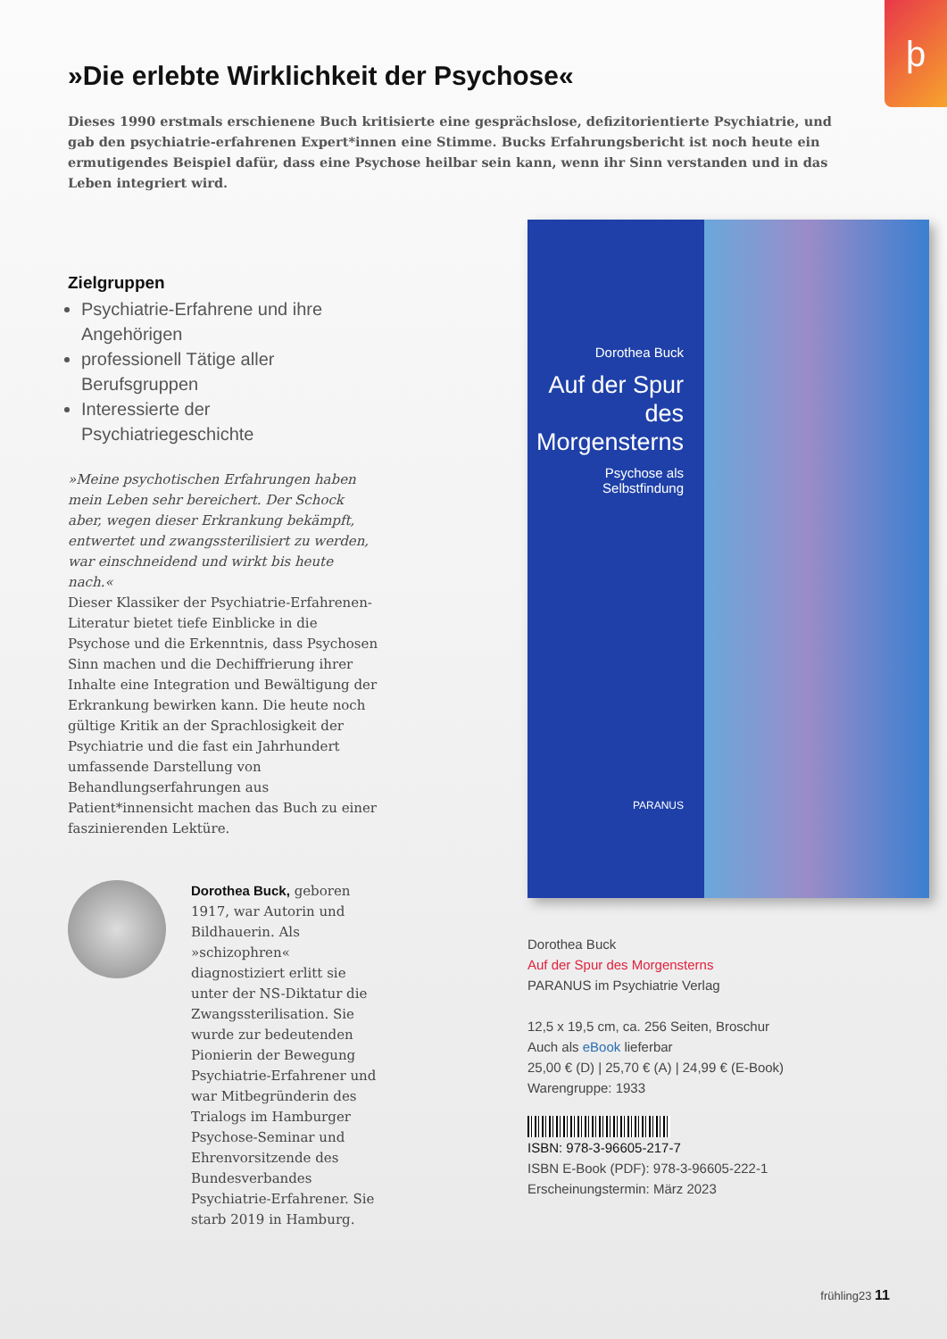ϸ
»Die erlebte Wirklichkeit der Psychose«
Dieses 1990 erstmals erschienene Buch kritisierte eine gesprächslose, defizitorientierte Psychiatrie, und gab den psychiatrie-erfahrenen Expert*innen eine Stimme. Bucks Erfahrungsbericht ist noch heute ein ermutigendes Beispiel dafür, dass eine Psychose heilbar sein kann, wenn ihr Sinn verstanden und in das Leben integriert wird.
Zielgruppen
Psychiatrie-Erfahrene und ihre Angehörigen
professionell Tätige aller Berufsgruppen
Interessierte der Psychiatriegeschichte
»Meine psychotischen Erfahrungen haben mein Leben sehr bereichert. Der Schock aber, wegen dieser Erkrankung bekämpft, entwertet und zwangssterilisiert zu werden, war einschneidend und wirkt bis heute nach.«
Dieser Klassiker der Psychiatrie-Erfahrenen-Literatur bietet tiefe Einblicke in die Psychose und die Erkenntnis, dass Psychosen Sinn machen und die Dechiffrierung ihrer Inhalte eine Integration und Bewältigung der Erkrankung bewirken kann. Die heute noch gültige Kritik an der Sprachlosigkeit der Psychiatrie und die fast ein Jahrhundert umfassende Darstellung von Behandlungserfahrungen aus Patient*innensicht machen das Buch zu einer faszinierenden Lektüre.
Dorothea Buck, geboren 1917, war Autorin und Bildhauerin. Als »schizophren« diagnostiziert erlitt sie unter der NS-Diktatur die Zwangssterilisation. Sie wurde zur bedeutenden Pionierin der Bewegung Psychiatrie-Erfahrener und war Mitbegründerin des Trialogs im Hamburger Psychose-Seminar und Ehrenvorsitzende des Bundesverbandes Psychiatrie-Erfahrener. Sie starb 2019 in Hamburg.
Dorothea Buck
Auf der Spur des Morgensterns
Psychose als Selbstfindung
PARANUS
Dorothea Buck
Auf der Spur des Morgensterns
PARANUS im Psychiatrie Verlag
12,5 x 19,5 cm, ca. 256 Seiten, Broschur
Auch als eBook lieferbar
25,00 € (D) | 25,70 € (A) | 24,99 € (E-Book)
Warengruppe: 1933
ISBN: 978-3-96605-217-7
ISBN E-Book (PDF): 978-3-96605-222-1
Erscheinungstermin: März 2023
frühling23 11